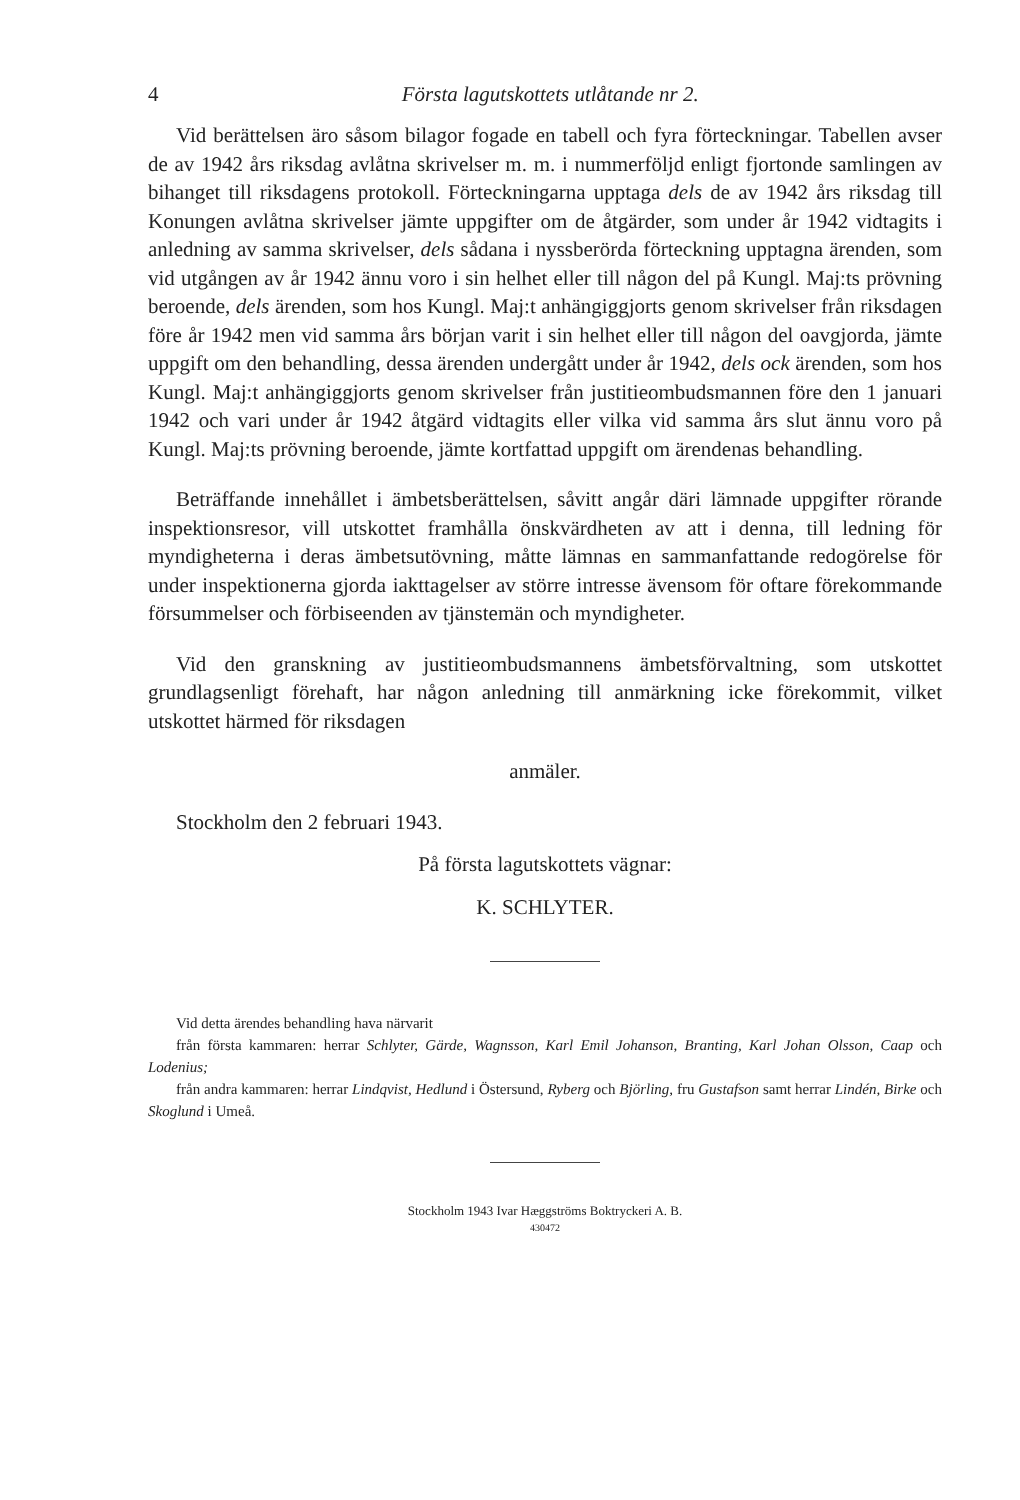4 Första lagutskottets utlåtande nr 2.
Vid berättelsen äro såsom bilagor fogade en tabell och fyra förteckningar. Tabellen avser de av 1942 års riksdag avlåtna skrivelser m. m. i nummerföljd enligt fjortonde samlingen av bihanget till riksdagens protokoll. Förteckningarna upptaga dels de av 1942 års riksdag till Konungen avlåtna skrivelser jämte uppgifter om de åtgärder, som under år 1942 vidtagits i anledning av samma skrivelser, dels sådana i nyssberörda förteckning upptagna ärenden, som vid utgången av år 1942 ännu voro i sin helhet eller till någon del på Kungl. Maj:ts prövning beroende, dels ärenden, som hos Kungl. Maj:t anhängiggjorts genom skrivelser från riksdagen före år 1942 men vid samma års början varit i sin helhet eller till någon del oavgjorda, jämte uppgift om den behandling, dessa ärenden undergått under år 1942, dels ock ärenden, som hos Kungl. Maj:t anhängiggjorts genom skrivelser från justitieombudsmannen före den 1 januari 1942 och vari under år 1942 åtgärd vidtagits eller vilka vid samma års slut ännu voro på Kungl. Maj:ts prövning beroende, jämte kortfattad uppgift om ärendenas behandling.
Beträffande innehållet i ämbetsberättelsen, såvitt angår däri lämnade uppgifter rörande inspektionsresor, vill utskottet framhålla önskvärdheten av att i denna, till ledning för myndigheterna i deras ämbetsutövning, måtte lämnas en sammanfattande redogörelse för under inspektionerna gjorda iakttagelser av större intresse ävensom för oftare förekommande försummelser och förbiseenden av tjänstemän och myndigheter.
Vid den granskning av justitieombudsmannens ämbetsförvaltning, som utskottet grundlagsenligt förehaft, har någon anledning till anmärkning icke förekommit, vilket utskottet härmed för riksdagen
anmäler.
Stockholm den 2 februari 1943.
På första lagutskottets vägnar:
K. SCHLYTER.
Vid detta ärendes behandling hava närvarit
från första kammaren: herrar Schlyter, Gärde, Wagnsson, Karl Emil Johanson, Branting, Karl Johan Olsson, Caap och Lodenius;
från andra kammaren: herrar Lindqvist, Hedlund i Östersund, Ryberg och Björling, fru Gustafson samt herrar Lindén, Birke och Skoglund i Umeå.
Stockholm 1943 Ivar Hæggströms Boktryckeri A. B.
430472